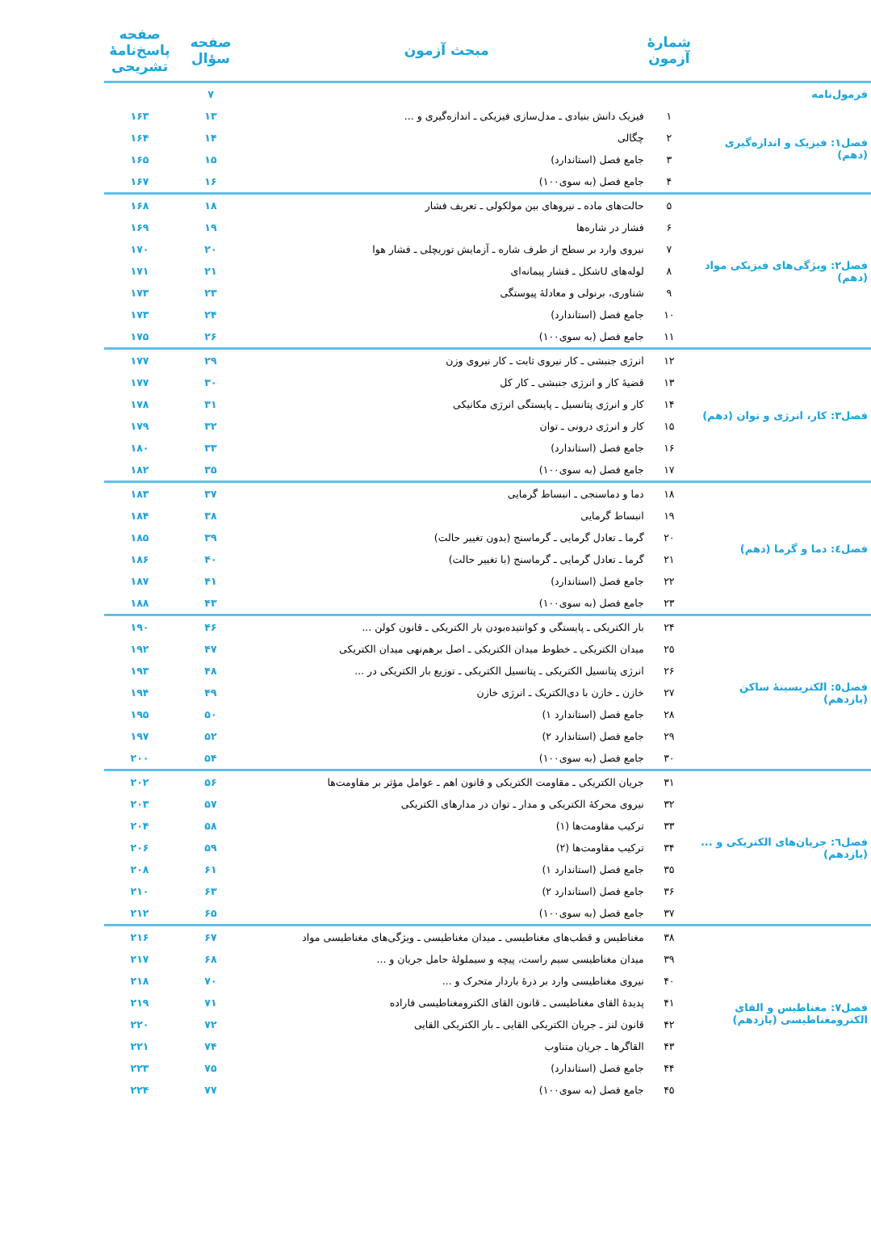| | شمارهٔ آزمون | مبحث آزمون | صفحه سؤال | صفحه پاسخ‌نامهٔ تشریحی |
| --- | --- | --- | --- | --- |
| فرمول‌نامه | | | ۷ | |
| فصل۱: فیزیک و اندازه‌گیری (دهم) | ۱ | فیزیک دانش بنیادی ـ مدل‌سازی فیزیکی ـ اندازه‌گیری و ... | ۱۳ | ۱۶۳ |
| | ۲ | چگالی | ۱۴ | ۱۶۴ |
| | ۳ | جامع فصل (استاندارد) | ۱۵ | ۱۶۵ |
| | ۴ | جامع فصل (به سوی۱۰۰) | ۱۶ | ۱۶۷ |
| فصل۲: ویژگی‌های فیزیکی مواد (دهم) | ۵ | حالت‌های ماده ـ نیروهای بین مولکولی ـ تعریف فشار | ۱۸ | ۱۶۸ |
| | ۶ | فشار در شاره‌ها | ۱۹ | ۱۶۹ |
| | ۷ | نیروی وارد بر سطح از طرف شاره ـ آزمایش توریچلی ـ فشار هوا | ۲۰ | ۱۷۰ |
| | ۸ | لوله‌های Uشکل ـ فشار پیمانه‌ای | ۲۱ | ۱۷۱ |
| | ۹ | شناوری، برنولی و معادلهٔ پیوستگی | ۲۳ | ۱۷۳ |
| | ۱۰ | جامع فصل (استاندارد) | ۲۴ | ۱۷۳ |
| | ۱۱ | جامع فصل (به سوی۱۰۰) | ۲۶ | ۱۷۵ |
| فصل۳: کار، انرژی و توان (دهم) | ۱۲ | انرژی جنبشی ـ کار نیروی ثابت ـ کار نیروی وزن | ۲۹ | ۱۷۷ |
| | ۱۳ | قضیهٔ کار و انرژی جنبشی ـ کار کل | ۳۰ | ۱۷۷ |
| | ۱۴ | کار و انرژی پتانسیل ـ پایستگی انرژی مکانیکی | ۳۱ | ۱۷۸ |
| | ۱۵ | کار و انرژی درونی ـ توان | ۳۲ | ۱۷۹ |
| | ۱۶ | جامع فصل (استاندارد) | ۳۳ | ۱۸۰ |
| | ۱۷ | جامع فصل (به سوی۱۰۰) | ۳۵ | ۱۸۲ |
| فصل٤: دما و گرما (دهم) | ۱۸ | دما و دماسنجی ـ انبساط گرمایی | ۳۷ | ۱۸۳ |
| | ۱۹ | انبساط گرمایی | ۳۸ | ۱۸۴ |
| | ۲۰ | گرما ـ تعادل گرمایی ـ گرماسنج (بدون تغییر حالت) | ۳۹ | ۱۸۵ |
| | ۲۱ | گرما ـ تعادل گرمایی ـ گرماسنج (با تغییر حالت) | ۴۰ | ۱۸۶ |
| | ۲۲ | جامع فصل (استاندارد) | ۴۱ | ۱۸۷ |
| | ۲۳ | جامع فصل (به سوی۱۰۰) | ۴۳ | ۱۸۸ |
| فصل٥: الکتریسیتهٔ ساکن (یازدهم) | ۲۴ | بار الکتریکی ـ پایستگی و کوانتیده‌بودن بار الکتریکی ـ قانون کولن ... | ۴۶ | ۱۹۰ |
| | ۲۵ | میدان الکتریکی ـ خطوط میدان الکتریکی ـ اصل برهم‌نهی میدان الکتریکی | ۴۷ | ۱۹۲ |
| | ۲۶ | انرژی پتانسیل الکتریکی ـ پتانسیل الکتریکی ـ توزیع بار الکتریکی در ... | ۴۸ | ۱۹۳ |
| | ۲۷ | خازن ـ خازن با دی‌الکتریک ـ انرژی خازن | ۴۹ | ۱۹۴ |
| | ۲۸ | جامع فصل (استاندارد ۱) | ۵۰ | ۱۹۵ |
| | ۲۹ | جامع فصل (استاندارد ۲) | ۵۲ | ۱۹۷ |
| | ۳۰ | جامع فصل (به سوی۱۰۰) | ۵۴ | ۲۰۰ |
| فصل٦: جریان‌های الکتریکی و ... (یازدهم) | ۳۱ | جریان الکتریکی ـ مقاومت الکتریکی و قانون اهم ـ عوامل مؤثر بر مقاومت‌ها | ۵۶ | ۲۰۲ |
| | ۳۲ | نیروی محرکهٔ الکتریکی و مدار ـ توان در مدارهای الکتریکی | ۵۷ | ۲۰۳ |
| | ۳۳ | ترکیب مقاومت‌ها (۱) | ۵۸ | ۲۰۴ |
| | ۳۴ | ترکیب مقاومت‌ها (۲) | ۵۹ | ۲۰۶ |
| | ۳۵ | جامع فصل (استاندارد ۱) | ۶۱ | ۲۰۸ |
| | ۳۶ | جامع فصل (استاندارد ۲) | ۶۳ | ۲۱۰ |
| | ۳۷ | جامع فصل (به سوی۱۰۰) | ۶۵ | ۲۱۲ |
| فصل۷: مغناطیس و القای الکترومغناطیسی (یازدهم) | ۳۸ | مغناطیس و قطب‌های مغناطیسی ـ میدان مغناطیسی ـ ویژگی‌های مغناطیسی مواد | ۶۷ | ۲۱۶ |
| | ۳۹ | میدان مغناطیسی سیم راست، پیچه و سیملولهٔ حامل جریان و ... | ۶۸ | ۲۱۷ |
| | ۴۰ | نیروی مغناطیسی وارد بر ذرهٔ باردار متحرک و ... | ۷۰ | ۲۱۸ |
| | ۴۱ | پدیدهٔ القای مغناطیسی ـ قانون القای الکترومغناطیسی فاراده | ۷۱ | ۲۱۹ |
| | ۴۲ | قانون لنز ـ جریان الکتریکی القایی ـ بار الکتریکی القایی | ۷۲ | ۲۲۰ |
| | ۴۳ | القاگرها ـ جریان متناوب | ۷۴ | ۲۲۱ |
| | ۴۴ | جامع فصل (استاندارد) | ۷۵ | ۲۲۳ |
| | ۴۵ | جامع فصل (به سوی۱۰۰) | ۷۷ | ۲۲۴ |